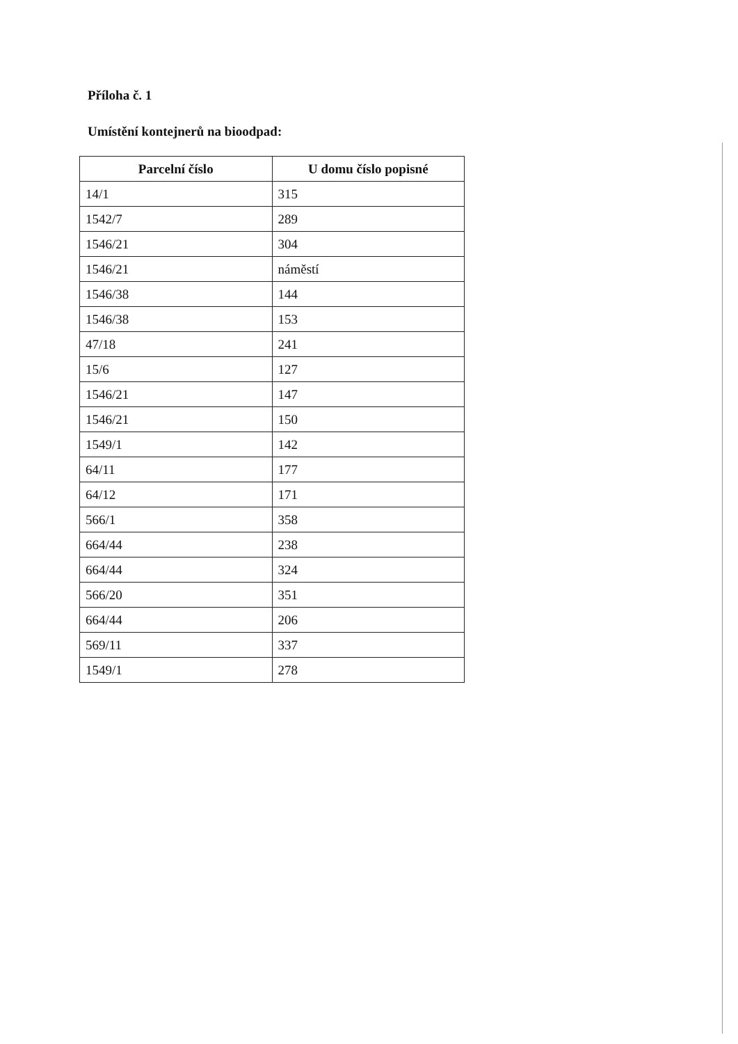Příloha č. 1
Umístění kontejnerů na bioodpad:
| Parcelní číslo | U domu číslo popisné |
| --- | --- |
| 14/1 | 315 |
| 1542/7 | 289 |
| 1546/21 | 304 |
| 1546/21 | náměstí |
| 1546/38 | 144 |
| 1546/38 | 153 |
| 47/18 | 241 |
| 15/6 | 127 |
| 1546/21 | 147 |
| 1546/21 | 150 |
| 1549/1 | 142 |
| 64/11 | 177 |
| 64/12 | 171 |
| 566/1 | 358 |
| 664/44 | 238 |
| 664/44 | 324 |
| 566/20 | 351 |
| 664/44 | 206 |
| 569/11 | 337 |
| 1549/1 | 278 |